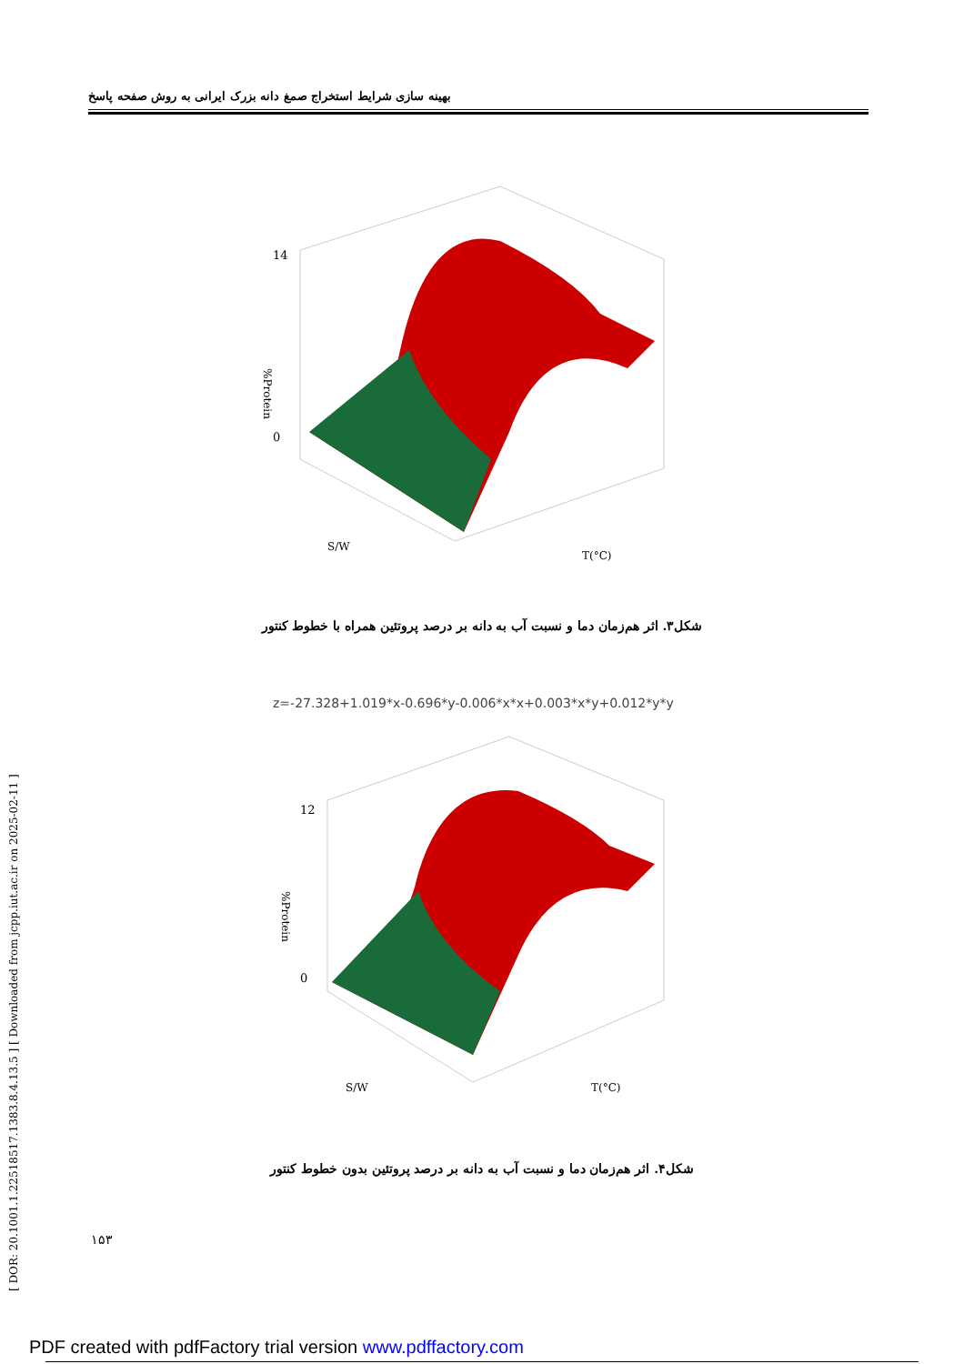بهینه سازی شرایط استخراج صمغ دانه بزرک ایرانی به روش صفحه پاسخ
[ DOR: 20.1001.1.22518517.1383.8.4.13.5 ] [ Downloaded from jcpp.iut.ac.ir on 2025-02-11 ]
14
0
%Protein
S/W
T(°C)
شکل۳. اثر هم‌زمان دما و نسبت آب به دانه بر درصد پروتئین همراه با خطوط کنتور
z=-27.328+1.019*x-0.696*y-0.006*x*x+0.003*x*y+0.012*y*y
12
0
%Protein
S/W
T(°C)
شکل۴. اثر هم‌زمان دما و نسبت آب به دانه بر درصد پروتئین بدون خطوط کنتور
۱۵۳
PDF created with pdfFactory trial version www.pdffactory.com